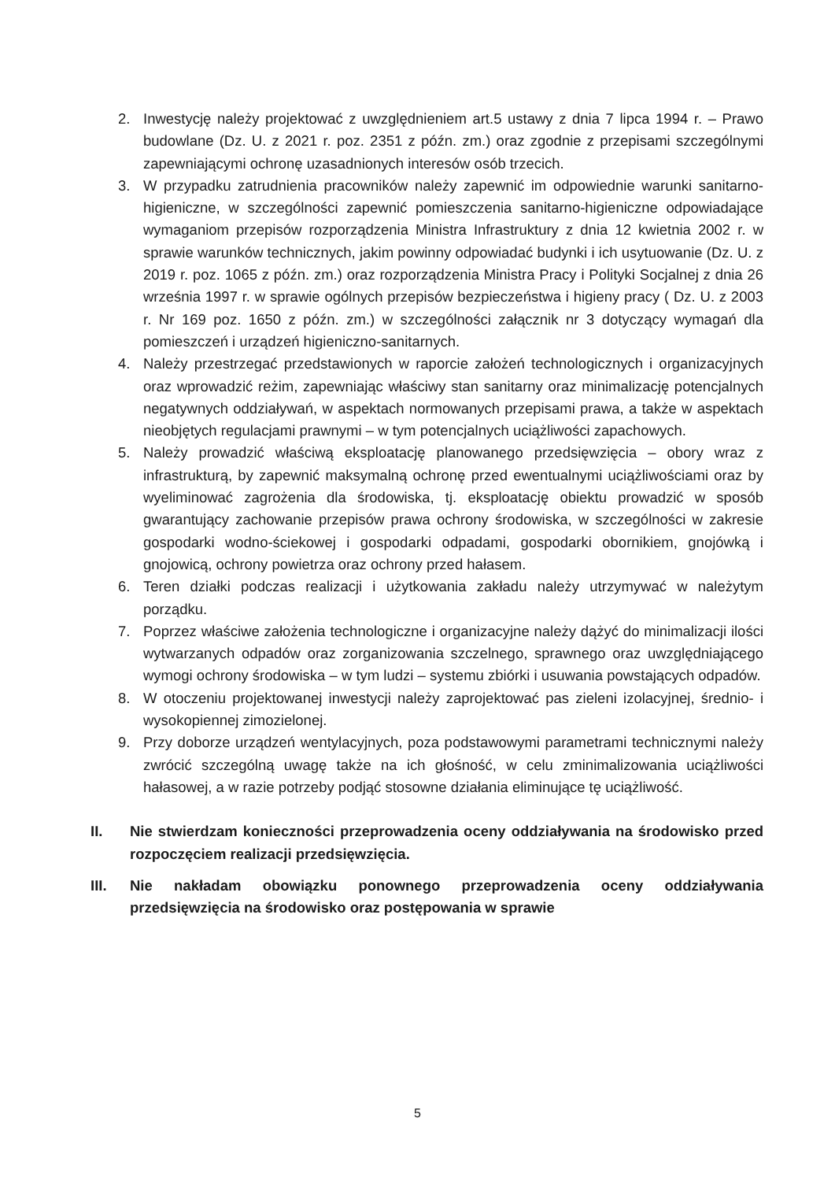2. Inwestycję należy projektować z uwzględnieniem art.5 ustawy z dnia 7 lipca 1994 r. – Prawo budowlane (Dz. U. z 2021 r. poz. 2351 z późn. zm.) oraz zgodnie z przepisami szczególnymi zapewniającymi ochronę uzasadnionych interesów osób trzecich.
3. W przypadku zatrudnienia pracowników należy zapewnić im odpowiednie warunki sanitarno-higieniczne, w szczególności zapewnić pomieszczenia sanitarno-higieniczne odpowiadające wymaganiom przepisów rozporządzenia Ministra Infrastruktury z dnia 12 kwietnia 2002 r. w sprawie warunków technicznych, jakim powinny odpowiadać budynki i ich usytuowanie (Dz. U. z 2019 r. poz. 1065 z późn. zm.) oraz rozporządzenia Ministra Pracy i Polityki Socjalnej z dnia 26 września 1997 r. w sprawie ogólnych przepisów bezpieczeństwa i higieny pracy ( Dz. U. z 2003 r. Nr 169 poz. 1650 z późn. zm.) w szczególności załącznik nr 3 dotyczący wymagań dla pomieszczeń i urządzeń higieniczno-sanitarnych.
4. Należy przestrzegać przedstawionych w raporcie założeń technologicznych i organizacyjnych oraz wprowadzić reżim, zapewniając właściwy stan sanitarny oraz minimalizację potencjalnych negatywnych oddziaływań, w aspektach normowanych przepisami prawa, a także w aspektach nieobjętych regulacjami prawnymi – w tym potencjalnych uciążliwości zapachowych.
5. Należy prowadzić właściwą eksploatację planowanego przedsięwzięcia – obory wraz z infrastrukturą, by zapewnić maksymalną ochronę przed ewentualnymi uciążliwościami oraz by wyeliminować zagrożenia dla środowiska, tj. eksploatację obiektu prowadzić w sposób gwarantujący zachowanie przepisów prawa ochrony środowiska, w szczególności w zakresie gospodarki wodno-ściekowej i gospodarki odpadami, gospodarki obornikiem, gnojówką i gnojowicą, ochrony powietrza oraz ochrony przed hałasem.
6. Teren działki podczas realizacji i użytkowania zakładu należy utrzymywać w należytym porządku.
7. Poprzez właściwe założenia technologiczne i organizacyjne należy dążyć do minimalizacji ilości wytwarzanych odpadów oraz zorganizowania szczelnego, sprawnego oraz uwzględniającego wymogi ochrony środowiska – w tym ludzi – systemu zbiórki i usuwania powstających odpadów.
8. W otoczeniu projektowanej inwestycji należy zaprojektować pas zieleni izolacyjnej, średnio- i wysokopiennej zimozielonej.
9. Przy doborze urządzeń wentylacyjnych, poza podstawowymi parametrami technicznymi należy zwrócić szczególną uwagę także na ich głośność, w celu zminimalizowania uciążliwości hałasowej, a w razie potrzeby podjąć stosowne działania eliminujące tę uciążliwość.
II. Nie stwierdzam konieczności przeprowadzenia oceny oddziaływania na środowisko przed rozpoczęciem realizacji przedsięwzięcia.
III. Nie nakładam obowiązku ponownego przeprowadzenia oceny oddziaływania przedsięwzięcia na środowisko oraz postępowania w sprawie
5